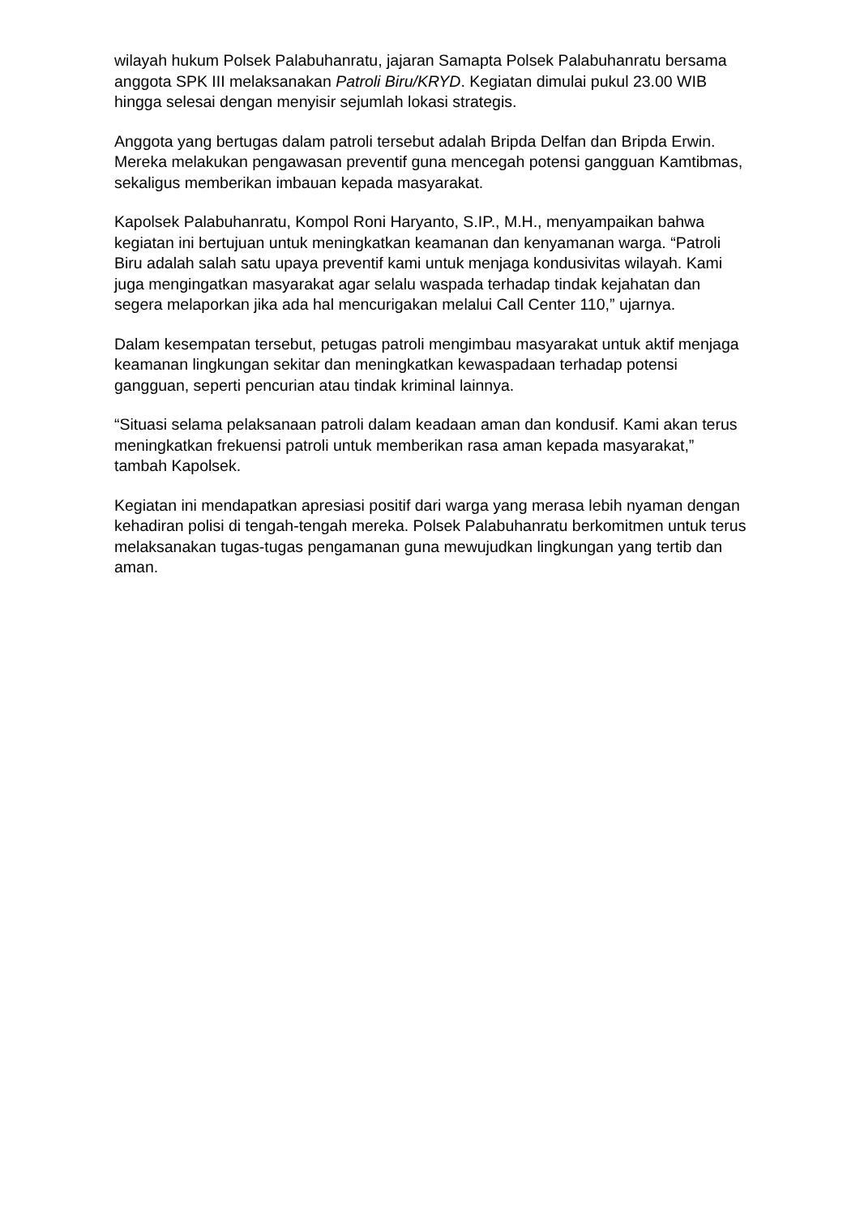wilayah hukum Polsek Palabuhanratu, jajaran Samapta Polsek Palabuhanratu bersama anggota SPK III melaksanakan Patroli Biru/KRYD. Kegiatan dimulai pukul 23.00 WIB hingga selesai dengan menyisir sejumlah lokasi strategis.
Anggota yang bertugas dalam patroli tersebut adalah Bripda Delfan dan Bripda Erwin. Mereka melakukan pengawasan preventif guna mencegah potensi gangguan Kamtibmas, sekaligus memberikan imbauan kepada masyarakat.
Kapolsek Palabuhanratu, Kompol Roni Haryanto, S.IP., M.H., menyampaikan bahwa kegiatan ini bertujuan untuk meningkatkan keamanan dan kenyamanan warga. “Patroli Biru adalah salah satu upaya preventif kami untuk menjaga kondusivitas wilayah. Kami juga mengingatkan masyarakat agar selalu waspada terhadap tindak kejahatan dan segera melaporkan jika ada hal mencurigakan melalui Call Center 110,” ujarnya.
Dalam kesempatan tersebut, petugas patroli mengimbau masyarakat untuk aktif menjaga keamanan lingkungan sekitar dan meningkatkan kewaspadaan terhadap potensi gangguan, seperti pencurian atau tindak kriminal lainnya.
“Situasi selama pelaksanaan patroli dalam keadaan aman dan kondusif. Kami akan terus meningkatkan frekuensi patroli untuk memberikan rasa aman kepada masyarakat,” tambah Kapolsek.
Kegiatan ini mendapatkan apresiasi positif dari warga yang merasa lebih nyaman dengan kehadiran polisi di tengah-tengah mereka. Polsek Palabuhanratu berkomitmen untuk terus melaksanakan tugas-tugas pengamanan guna mewujudkan lingkungan yang tertib dan aman.